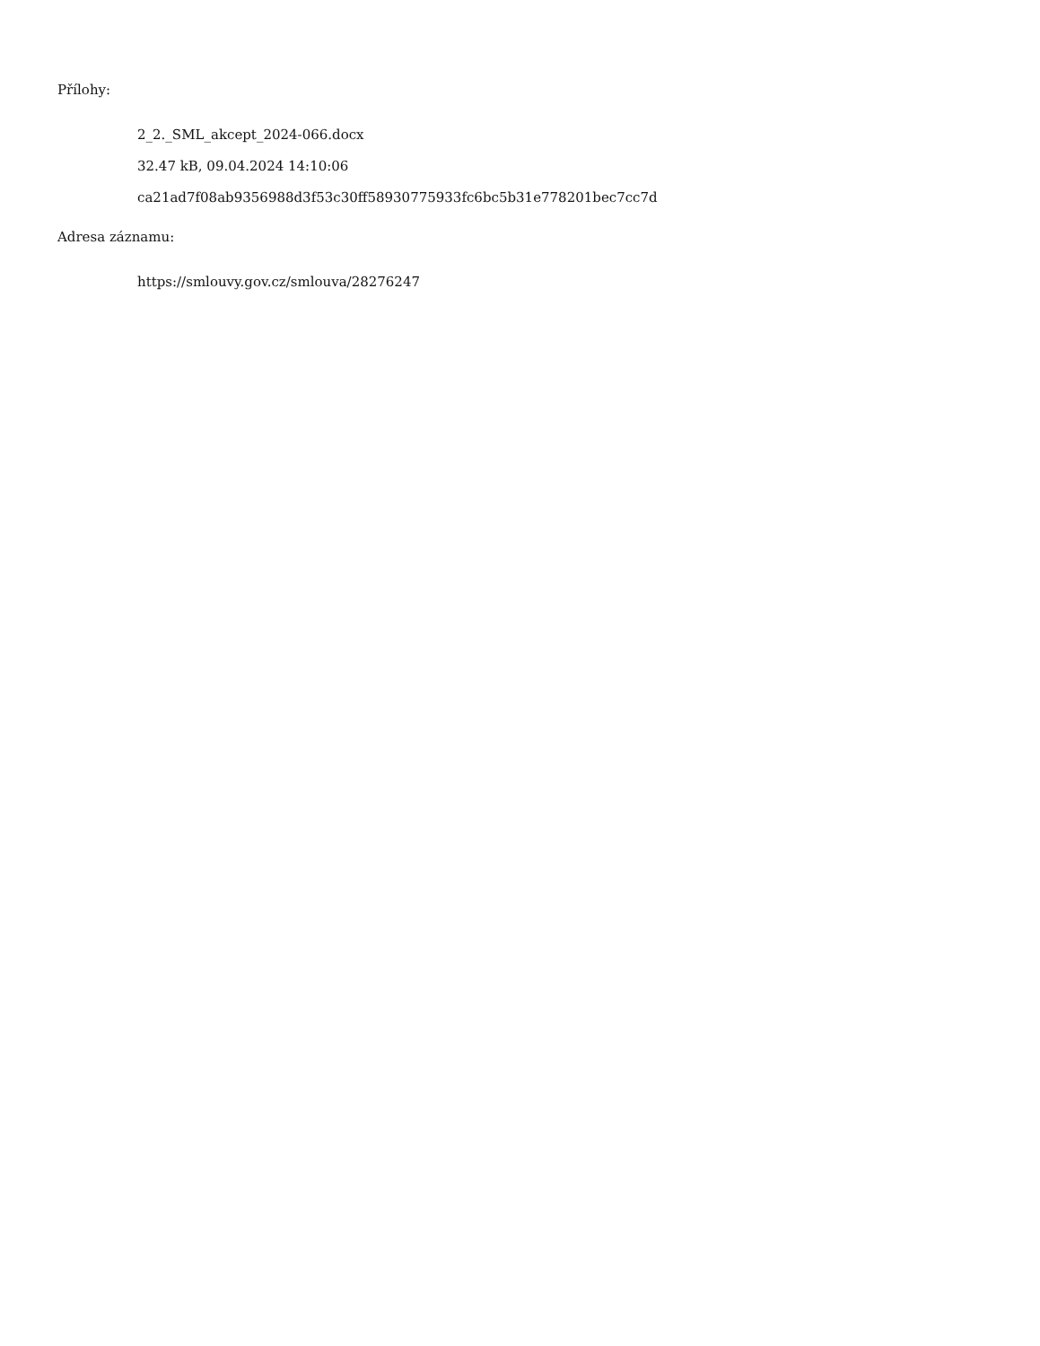Přílohy:
2_2._SML_akcept_2024-066.docx
32.47 kB, 09.04.2024 14:10:06
ca21ad7f08ab9356988d3f53c30ff58930775933fc6bc5b31e778201bec7cc7d
Adresa záznamu:
https://smlouvy.gov.cz/smlouva/28276247